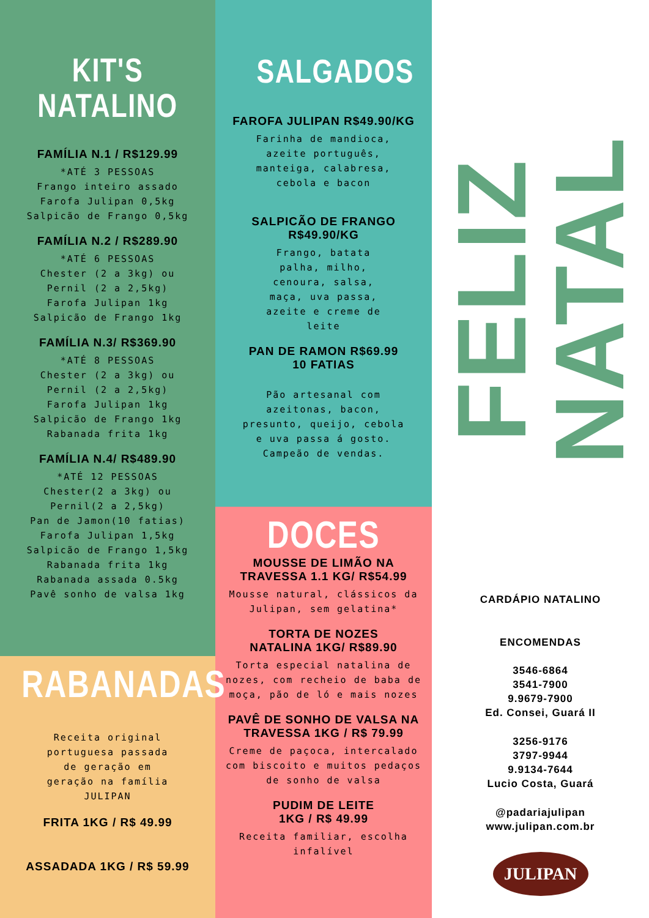KIT'S
NATALINO
FAMÍLIA N.1 / R$129.99
*ATÉ 3 PESSOAS
Frango inteiro assado
Farofa Julipan 0,5kg
Salpicão de Frango 0,5kg
FAMÍLIA N.2 / R$289.90
*ATÉ 6 PESSOAS
Chester (2 a 3kg) ou
Pernil (2 a 2,5kg)
Farofa Julipan 1kg
Salpicão de Frango 1kg
FAMÍLIA N.3/ R$369.90
*ATÉ 8 PESSOAS
Chester (2 a 3kg) ou
Pernil (2 a 2,5kg)
Farofa Julipan 1kg
Salpicão de Frango 1kg
Rabanada frita 1kg
FAMÍLIA N.4/ R$489.90
*ATÉ 12 PESSOAS
Chester(2 a 3kg) ou
Pernil(2 a 2,5kg)
Pan de Jamon(10 fatias)
Farofa Julipan 1,5kg
Salpicão de Frango 1,5kg
Rabanada frita 1kg
Rabanada assada 0.5kg
Pavê sonho de valsa 1kg
RABANADAS
Receita original
portuguesa passada
de geração em
geração na família
JULIPAN
FRITA 1KG / R$ 49.99
ASSADADA 1KG / R$ 59.99
SALGADOS
FAROFA JULIPAN R$49.90/KG
Farinha de mandioca,
azeite português,
manteiga, calabresa,
cebola e bacon
SALPICÃO DE FRANGO
R$49.90/KG
Frango, batata
palha, milho,
cenoura, salsa,
maça, uva passa,
azeite e creme de
leite
PAN DE RAMON R$69.99
10 FATIAS
Pão artesanal com
azeitonas, bacon,
presunto, queijo, cebola
e uva passa á gosto.
Campeão de vendas.
DOCES
MOUSSE DE LIMÃO NA
TRAVESSA 1.1 KG/ R$54.99
Mousse natural, clássicos da
Julipan, sem gelatina*
TORTA DE NOZES
NATALINA 1KG/ R$89.90
Torta especial natalina de
nozes, com recheio de baba de
moça, pão de ló e mais nozes
PAVÊ DE SONHO DE VALSA NA
TRAVESSA 1KG / R$ 79.99
Creme de paçoca, intercalado
com biscoito e muitos pedaços
de sonho de valsa
PUDIM DE LEITE
1KG / R$ 49.99
Receita familiar, escolha
infalível
FELIZ NATAL
CARDÁPIO NATALINO
ENCOMENDAS
3546-6864
3541-7900
9.9679-7900
Ed. Consei, Guará II
3256-9176
3797-9944
9.9134-7644
Lucio Costa, Guará
@padariajulipan
www.julipan.com.br
JULIPAN